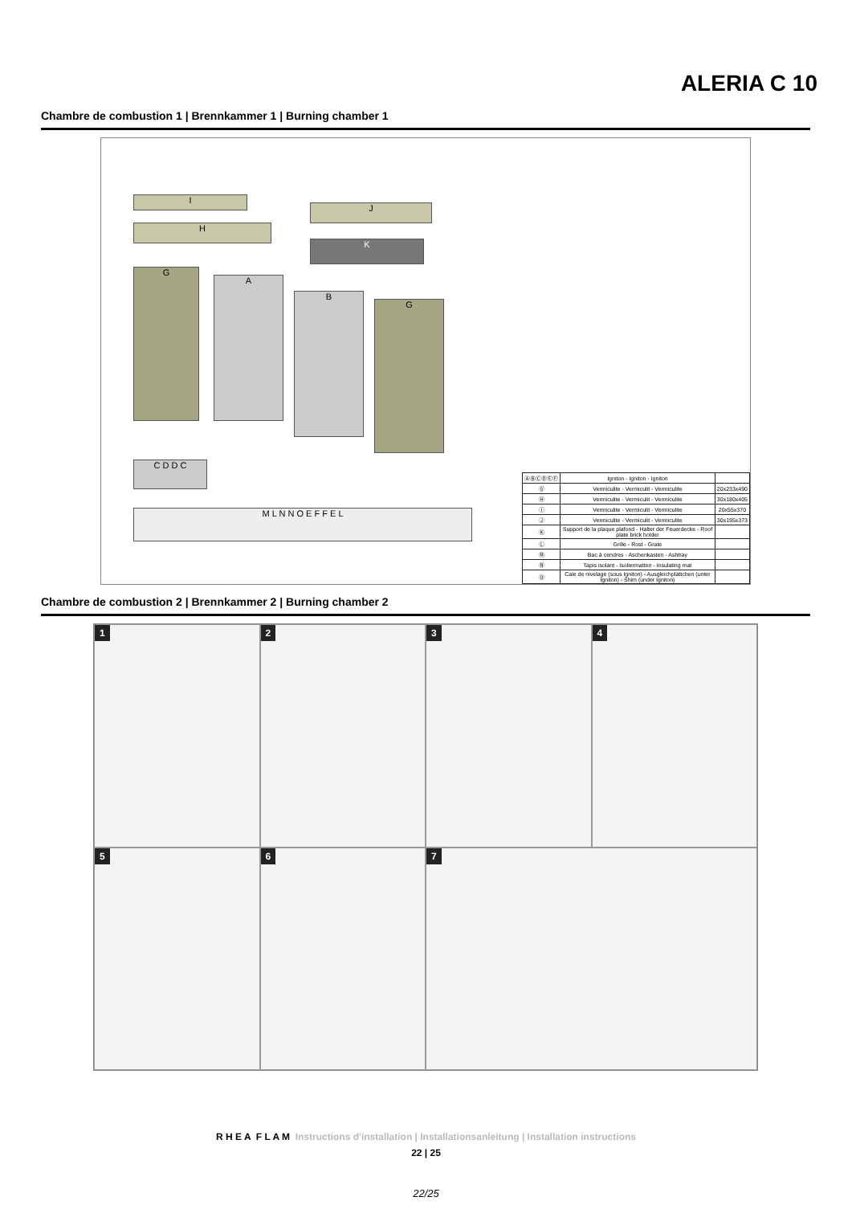ALERIA C 10
Chambre de combustion 1 | Brennkammer 1 | Burning chamber 1
I
J
H
K
G
A
B
G
C D D C
M L N N O E F F E L
| ⒶⒷⒸⒹⒺⒻ | Igniton - Igniton - Igniton | |
| Ⓖ | Vermiculite - Vermiculit - Vermiculite | 20x233x490 |
| Ⓗ | Vermiculite - Vermiculit - Vermiculite | 30x180x405 |
| Ⓘ | Vermiculite - Vermiculit - Vermiculite | 20x55x370 |
| Ⓙ | Vermiculite - Vermiculit - Vermiculite | 30x195x373 |
| Ⓚ | Support de la plaque plafond - Halter der Feuerdecke - Roof plate brick holder | |
| Ⓛ | Grille - Rost - Grate | |
| Ⓜ | Bac à cendres - Aschenkasten - Ashtray | |
| Ⓝ | Tapis isolant - Isoliermatten - Insulating mat | |
| Ⓞ | Cale de nivelage (sous Igniton) - Ausgleichplättchen (unter Igniton) - Shim (under Igniton) | |
Chambre de combustion 2 | Brennkammer 2 | Burning chamber 2
1
2
3
4
5
6
7
R H E A F L A M Instructions d'installation | Installationsanleitung | Installation instructions
22 | 25
22/25